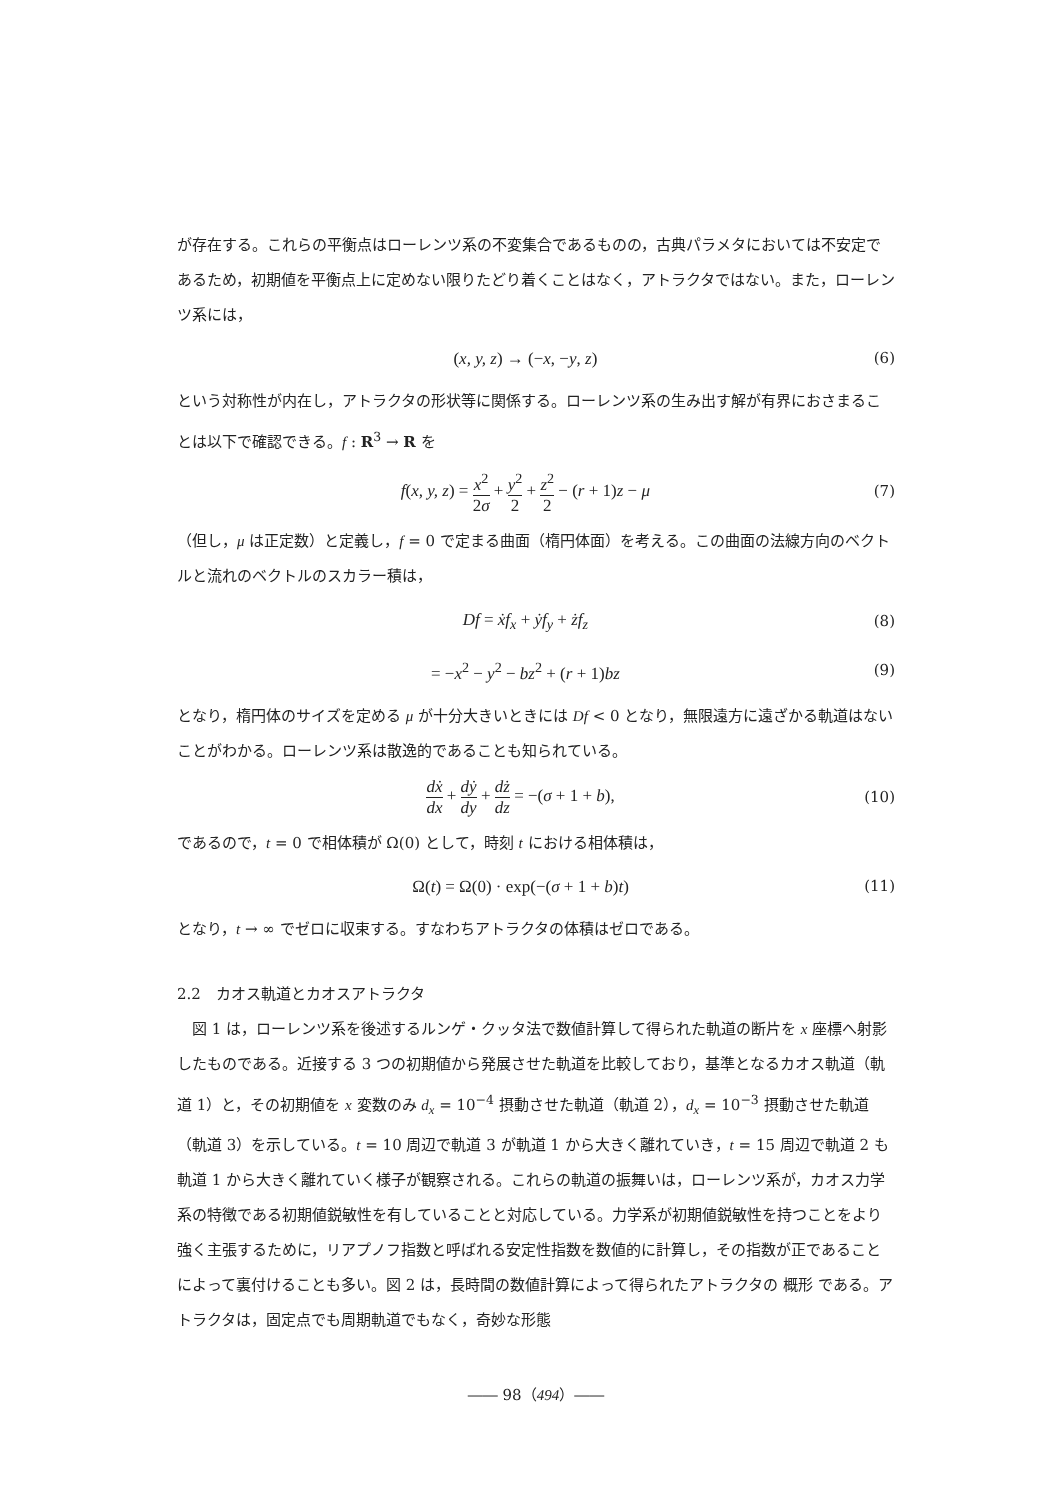が存在する。これらの平衡点はローレンツ系の不変集合であるものの，古典パラメタにおいては不安定であるため，初期値を平衡点上に定めない限りたどり着くことはなく，アトラクタではない。また，ローレンツ系には，
(x, y, z) → (−x, −y, z) (6)
という対称性が内在し，アトラクタの形状等に関係する。ローレンツ系の生み出す解が有界におさまることは以下で確認できる。f : R<sup>3</sup> → R を
f(x, y, z) = x<sup>2</sup> 2σ + y<sup>2</sup> 2 + z<sup>2</sup> 2 − (r + 1)z − μ
(7)
（但し，μ は正定数）と定義し，f = 0 で定まる曲面（楕円体面）を考える。この曲面の法線方向のベクトルと流れのベクトルのスカラー積は，
Df = ẋf<sub>x</sub> + ẏf<sub>y</sub> + żf<sub>z</sub> (8)
= −x<sup>2</sup> − y<sup>2</sup> − bz<sup>2</sup> + (r + 1)bz (9)
となり，楕円体のサイズを定める μ が十分大きいときには Df < 0 となり，無限遠方に遠ざかる軌道はないことがわかる。ローレンツ系は散逸的であることも知られている。
dẋ dx + dẏ dy + dż dz = −(σ + 1 + b),
(10)
であるので，t = 0 で相体積が Ω(0) として，時刻 t における相体積は，
Ω(t) = Ω(0) · exp(−(σ + 1 + b)t)
(11)
となり，t → ∞ でゼロに収束する。すなわちアトラクタの体積はゼロである。
2.2　カオス軌道とカオスアトラクタ
　図 1 は，ローレンツ系を後述するルンゲ・クッタ法で数値計算して得られた軌道の断片を x 座標へ射影したものである。近接する 3 つの初期値から発展させた軌道を比較しており，基準となるカオス軌道（軌道 1）と，その初期値を x 変数のみ d<sub>x</sub> = 10<sup>−4</sup> 摂動させた軌道（軌道 2），d<sub>x</sub> = 10<sup>−3</sup> 摂動させた軌道（軌道 3）を示している。t = 10 周辺で軌道 3 が軌道 1 から大きく離れていき，t = 15 周辺で軌道 2 も軌道 1 から大きく離れていく様子が観察される。これらの軌道の振舞いは，ローレンツ系が，カオス力学系の特徴である初期値鋭敏性を有していることと対応している。力学系が初期値鋭敏性を持つことをより強く主張するために，リアプノフ指数と呼ばれる安定性指数を数値的に計算し，その指数が正であることによって裏付けることも多い。図 2 は，長時間の数値計算によって得られたアトラクタの 概形 である。アトラクタは，固定点でも周期軌道でもなく，奇妙な形態
―― 98（494）――